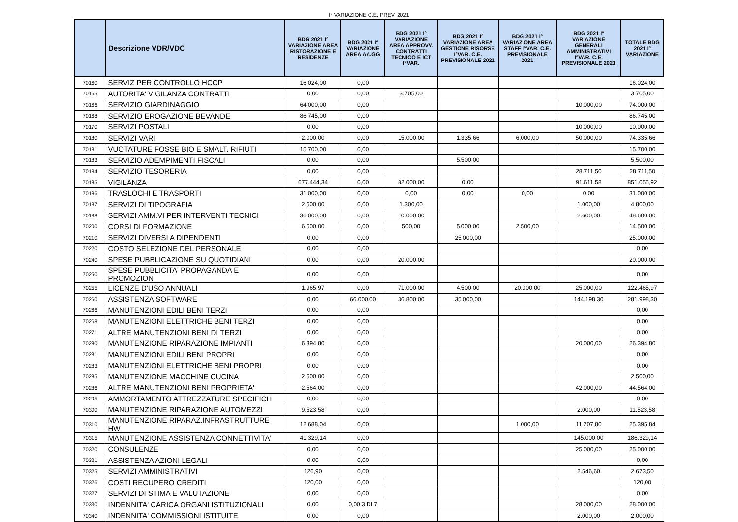I° VARIAZIONE C.E. PREV. 2021
| | Descrizione VDR/VDC | BDG 2021 I° VARIAZIONE AREA RISTORAZIONE E RESIDENZE | BDG 2021 I° VARIAZIONE AREA AA.GG | BDG 2021 I° VARIAZIONE AREA APPROVV. CONTRATTI TECNICO E ICT I°VAR. | BDG 2021 I° VARIAZIONE AREA GESTIONE RISORSE I°VAR. C.E. PREVISIONALE 2021 | BDG 2021 I° VARIAZIONE AREA STAFF I°VAR. C.E. PREVISIONALE 2021 | BDG 2021 I° VARIAZIONE GENERALI AMMINISTRATIVI I°VAR. C.E. PREVISIONALE 2021 | TOTALE BDG 2021 I° VARIAZIONE |
| --- | --- | --- | --- | --- | --- | --- | --- | --- |
| 70160 | SERVIZ PER CONTROLLO HCCP | 16.024,00 | 0,00 | | | | | 16.024,00 |
| 70165 | AUTORITA' VIGILANZA CONTRATTI | 0,00 | 0,00 | 3.705,00 | | | | 3.705,00 |
| 70166 | SERVIZIO GIARDINAGGIO | 64.000,00 | 0,00 | | | | 10.000,00 | 74.000,00 |
| 70168 | SERVIZIO EROGAZIONE BEVANDE | 86.745,00 | 0,00 | | | | | 86.745,00 |
| 70170 | SERVIZI POSTALI | 0,00 | 0,00 | | | | 10.000,00 | 10.000,00 |
| 70180 | SERVIZI VARI | 2.000,00 | 0,00 | 15.000,00 | 1.335,66 | 6.000,00 | 50.000,00 | 74.335,66 |
| 70181 | VUOTATURE FOSSE BIO E SMALT. RIFIUTI | 15.700,00 | 0,00 | | | | | 15.700,00 |
| 70183 | SERVIZIO ADEMPIMENTI FISCALI | 0,00 | 0,00 | | 5.500,00 | | | 5.500,00 |
| 70184 | SERVIZIO TESORERIA | 0,00 | 0,00 | | | | 28.711,50 | 28.711,50 |
| 70185 | VIGILANZA | 677.444,34 | 0,00 | 82.000,00 | 0,00 | | 91.611,58 | 851.055,92 |
| 70186 | TRASLOCHI E TRASPORTI | 31.000,00 | 0,00 | 0,00 | 0,00 | 0,00 | 0,00 | 31.000,00 |
| 70187 | SERVIZI DI TIPOGRAFIA | 2.500,00 | 0,00 | 1.300,00 | | | 1.000,00 | 4.800,00 |
| 70188 | SERVIZI AMM.VI PER INTERVENTI TECNICI | 36.000,00 | 0,00 | 10.000,00 | | | 2.600,00 | 48.600,00 |
| 70200 | CORSI DI FORMAZIONE | 6.500,00 | 0,00 | 500,00 | 5.000,00 | 2.500,00 | | 14.500,00 |
| 70210 | SERVIZI DIVERSI A DIPENDENTI | 0,00 | 0,00 | | 25.000,00 | | | 25.000,00 |
| 70220 | COSTO SELEZIONE DEL PERSONALE | 0,00 | 0,00 | | | | | 0,00 |
| 70240 | SPESE PUBBLICAZIONE SU QUOTIDIANI | 0,00 | 0,00 | 20.000,00 | | | | 20.000,00 |
| 70250 | SPESE PUBBLICITA' PROPAGANDA E PROMOZION | 0,00 | 0,00 | | | | | 0,00 |
| 70255 | LICENZE D'USO ANNUALI | 1.965,97 | 0,00 | 71.000,00 | 4.500,00 | 20.000,00 | 25.000,00 | 122.465,97 |
| 70260 | ASSISTENZA SOFTWARE | 0,00 | 66.000,00 | 36.800,00 | 35.000,00 | | 144.198,30 | 281.998,30 |
| 70266 | MANUTENZIONI EDILI BENI TERZI | 0,00 | 0,00 | | | | | 0,00 |
| 70268 | MANUTENZIONI ELETTRICHE BENI TERZI | 0,00 | 0,00 | | | | | 0,00 |
| 70271 | ALTRE MANUTENZIONI BENI DI TERZI | 0,00 | 0,00 | | | | | 0,00 |
| 70280 | MANUTENZIONE RIPARAZIONE IMPIANTI | 6.394,80 | 0,00 | | | | 20.000,00 | 26.394,80 |
| 70281 | MANUTENZIONI EDILI BENI PROPRI | 0,00 | 0,00 | | | | | 0,00 |
| 70283 | MANUTENZIONI ELETTRICHE BENI PROPRI | 0,00 | 0,00 | | | | | 0,00 |
| 70285 | MANUTENZIONE MACCHINE CUCINA | 2.500,00 | 0,00 | | | | | 2.500,00 |
| 70286 | ALTRE MANUTENZIONI BENI PROPRIETA' | 2.564,00 | 0,00 | | | | 42.000,00 | 44.564,00 |
| 70295 | AMMORTAMENTO ATTREZZATURE SPECIFICH | 0,00 | 0,00 | | | | | 0,00 |
| 70300 | MANUTENZIONE RIPARAZIONE AUTOMEZZI | 9.523,58 | 0,00 | | | | 2.000,00 | 11.523,58 |
| 70310 | MANUTENZIONE RIPARAZ.INFRASTRUTTURE HW | 12.688,04 | 0,00 | | | 1.000,00 | 11.707,80 | 25.395,84 |
| 70315 | MANUTENZIONE ASSISTENZA CONNETTIVITA' | 41.329,14 | 0,00 | | | | 145.000,00 | 186.329,14 |
| 70320 | CONSULENZE | 0,00 | 0,00 | | | | 25.000,00 | 25.000,00 |
| 70321 | ASSISTENZA AZIONI LEGALI | 0,00 | 0,00 | | | | | 0,00 |
| 70325 | SERVIZI AMMINISTRATIVI | 126,90 | 0,00 | | | | 2.546,60 | 2.673,50 |
| 70326 | COSTI RECUPERO CREDITI | 120,00 | 0,00 | | | | | 120,00 |
| 70327 | SERVIZI DI STIMA E VALUTAZIONE | 0,00 | 0,00 | | | | | 0,00 |
| 70330 | INDENNITA' CARICA ORGANI ISTITUZIONALI | 0,00 | 0,00 3 DI 7 | | | | 28.000,00 | 28.000,00 |
| 70340 | INDENNITA' COMMISSIONI ISTITUITE | 0,00 | 0,00 | | | | 2.000,00 | 2.000,00 |